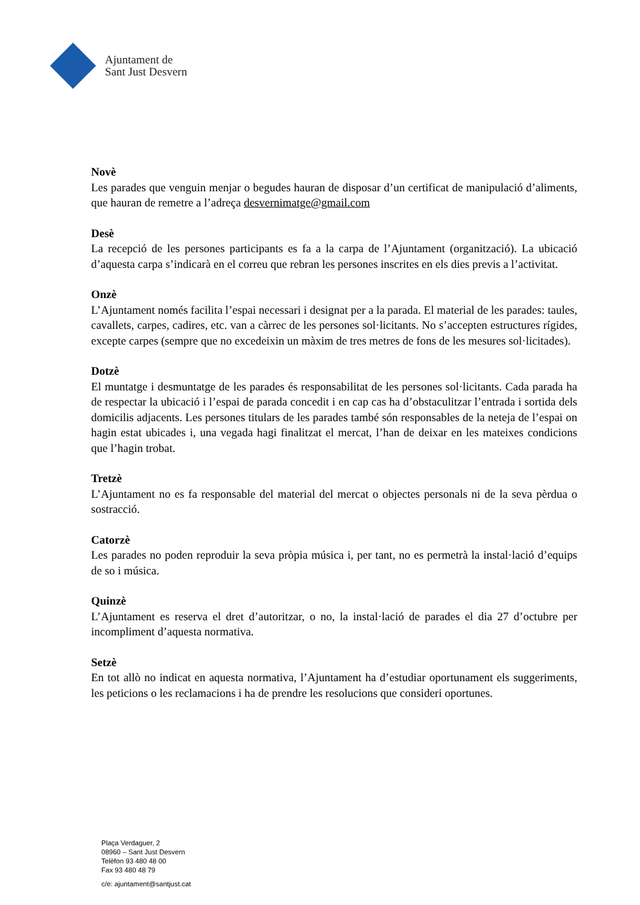Ajuntament de
Sant Just Desvern
Novè
Les parades que venguin menjar o begudes hauran de disposar d’un certificat de manipulació d’aliments, que hauran de remetre a l’adreça desvernimatge@gmail.com
Desè
La recepció de les persones participants es fa a la carpa de l’Ajuntament (organització). La ubicació d’aquesta carpa s’indicarà en el correu que rebran les persones inscrites en els dies previs a l’activitat.
Onzè
L’Ajuntament només facilita l’espai necessari i designat per a la parada. El material de les parades: taules, cavallets, carpes, cadires, etc. van a càrrec de les persones sol·licitants. No s’accepten estructures rígides, excepte carpes (sempre que no excedeixin un màxim de tres metres de fons de les mesures sol·licitades).
Dotzè
El muntatge i desmuntatge de les parades és responsabilitat de les persones sol·licitants. Cada parada ha de respectar la ubicació i l’espai de parada concedit i en cap cas ha d’obstaculitzar l’entrada i sortida dels domicilis adjacents. Les persones titulars de les parades també són responsables de la neteja de l’espai on hagin estat ubicades i, una vegada hagi finalitzat el mercat, l’han de deixar en les mateixes condicions que l’hagin trobat.
Tretzè
L’Ajuntament no es fa responsable del material del mercat o objectes personals ni de la seva pèrdua o sostracció.
Catorzè
Les parades no poden reproduir la seva pròpia música i, per tant, no es permetrà la instal·lació d’equips de so i música.
Quinzè
L’Ajuntament es reserva el dret d’autoritzar, o no, la instal·lació de parades el dia 27 d’octubre per incompliment d’aquesta normativa.
Setzè
En tot allò no indicat en aquesta normativa, l’Ajuntament ha d’estudiar oportunament els suggeriments, les peticions o les reclamacions i ha de prendre les resolucions que consideri oportunes.
Plaça Verdaguer, 2
08960 – Sant Just Desvern
Telèfon 93 480 48 00
Fax 93 480 48 79
c/e: ajuntament@santjust.cat